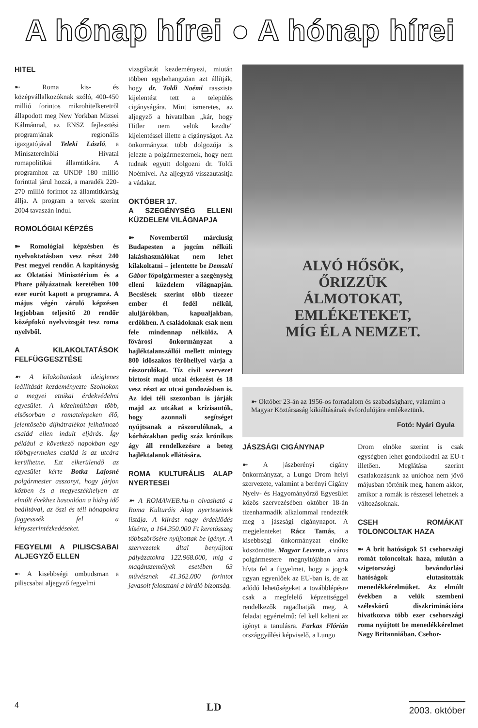A hónap hírei ● A hónap hírei
HITEL
➼ Roma kis- és középvállalkozóknak szóló, 400-450 millió forintos mikrohitelkeretről állapodott meg New Yorkban Mizsei Kálmánnal, az ENSZ fejlesztési programjának regionális igazgatójával Teleki László, a Miniszterelnöki Hivatal romapolitikai államtitkára. A programhoz az UNDP 180 millió forinttal járul hozzá, a maradék 220-270 millió forintot az államtitkárság állja. A program a tervek szerint 2004 tavaszán indul.
ROMOLÓGIAI KÉPZÉS
➼ Romológiai képzésben és nyelvoktatásban vesz részt 240 Pest megyei rendőr. A kapitányság az Oktatási Minisztérium és a Phare pályázatnak keretében 100 ezer eurót kapott a programra. A május végén záruló képzésen legjobban teljesítő 20 rendőr középfokú nyelvvizsgát tesz roma nyelvből.
A KILAKOLTATÁSOK FELFÜGGESZTÉSE
➼ A kilakoltatások ideiglenes leállítását kezdeményezte Szolnokon a megyei etnikai érdekvédelmi egyesület. A közelmúltban több, elsősorban a romatelepeken élő, jelentősebb díjhátralékot felhalmozó család ellen indult eljárás. Így például a következő napokban egy többgyermekes család is az utcára kerülhetne. Ezt elkerülendő az egyesület kérte Botka Lajosné polgármester asszonyt, hogy járjon közben és a megyeszékhelyen az elmúlt évekhez hasonlóan a hideg idő beálltával, az őszi és téli hónapokra függesszék fel a kényszerintézkedéseket.
FEGYELMI A PILISCSABAI ALJEGYZŐ ELLEN
➼ A kisebbségi ombudsman a piliscsabai aljegyző fegyelmi
vizsgálatát kezdeményezi, miután többen egybehangzóan azt állítják, hogy dr. Toldi Noémi rasszista kijelentést tett a település cigányságára. Mint ismeretes, az aljegyző a hivatalban „kár, hogy Hitler nem velük kezdte" kijelentéssel illette a cigányságot. Az önkormányzat több dolgozója is jelezte a polgármesternek, hogy nem tudnak együtt dolgozni dr. Toldi Noémivel. Az aljegyző visszautasítja a vádakat.
OKTÓBER 17.
A SZEGÉNYSÉG ELLENI KÜZDELEM VILÁGNAPJA
➼ Novembertől márciusig Budapesten a jogcím nélküli lakáshasználókat nem lehet kilakoltatni – jelentette be Demszki Gábor főpolgármester a szegénység elleni küzdelem világnapján. Becslések szerint több tízezer ember él fedél nélkül, aluljárókban, kapualjakban, erdőkben. A családoknak csak nem fele mindennap nélkülöz. A fővárosi önkormányzat a hajléktalanszállói mellett mintegy 800 időszakos férőhellyel várja a rászorulókat. Tíz civil szervezet biztosít majd utcai étkezést és 18 vesz részt az utcai gondozásban is. Az idei téli szezonban is járják majd az utcákat a krízisautók, hogy azonnali segítséget nyújtsanak a rászorulóknak, a kórházakban pedig száz krónikus ágy áll rendelkezésre a beteg hajléktalanok ellátására.
ROMA KULTURÁLIS ALAP NYERTESEI
➼ A ROMAWEB.hu-n olvasható a Roma Kulturáis Alap nyerteseinek listája. A kiírást nagy érdeklődés kísérte, a 164.350.000 Ft keretösszeg többszörösére nyújtottak be igényt. A szervezetek által benyújtott pályázatokra 122.968.000, míg a magánszemélyek esetében 63 művésznek 41.362.000 forintot javasolt felosztani a bíráló bizottság.
ALVÓ HŐSÖK,
ŐRIZZÜK
ÁLMOTOKAT,
EMLÉKETEKET,
MÍG ÉL A NEMZET.
➼ Október 23-án az 1956-os forradalom és szabadságharc, valamint a Magyar Köztársaság kikiáltásának évfordulójára emlékeztünk.
Fotó: Nyári Gyula
JÁSZSÁGI CIGÁNYNAP
➼ A jászberényi cigány önkormányzat, a Lungo Drom helyi szervezete, valamint a berényi Cigány Nyelv- és Hagyományőrző Egyesület közös szervezésében október 18-án tizenharmadik alkalommal rendezték meg a jászsági cigánynapot. A megjelenteket Rácz Tamás, a kisebbségi önkormányzat elnöke köszöntötte. Magyar Levente, a város polgármestere megnyitójában arra hívta fel a figyelmet, hogy a jogok ugyan egyenlőek az EU-ban is, de az adódó lehetőségeket a továbblépésre csak a megfelelő képzettséggel rendelkezők ragadhatják meg. A feladat egyértelmű: fel kell kelteni az igényt a tanulásra. Farkas Flórián országgyűlési képviselő, a Lungo
Drom elnöke szerint is csak egységben lehet gondolkodni az EU-t illetően. Meglátása szerint csatlakozásunk az unióhoz nem jövő májusban történik meg, hanem akkor, amikor a romák is részesei lehetnek a változásoknak.
CSEH ROMÁKAT TOLONCOLTAK HAZA
➼ A brit hatóságok 51 csehországi romát toloncoltak haza, miután a szigetországi bevándorlási hatóságok elutasították menedékkérelmüket. Az elmúlt években a velük szembeni széleskörű diszkriminációra hivatkozva több ezer csehországi roma nyújtott be menedékkérelmet Nagy Britanniában. Csehor-
4 LD 2003. október